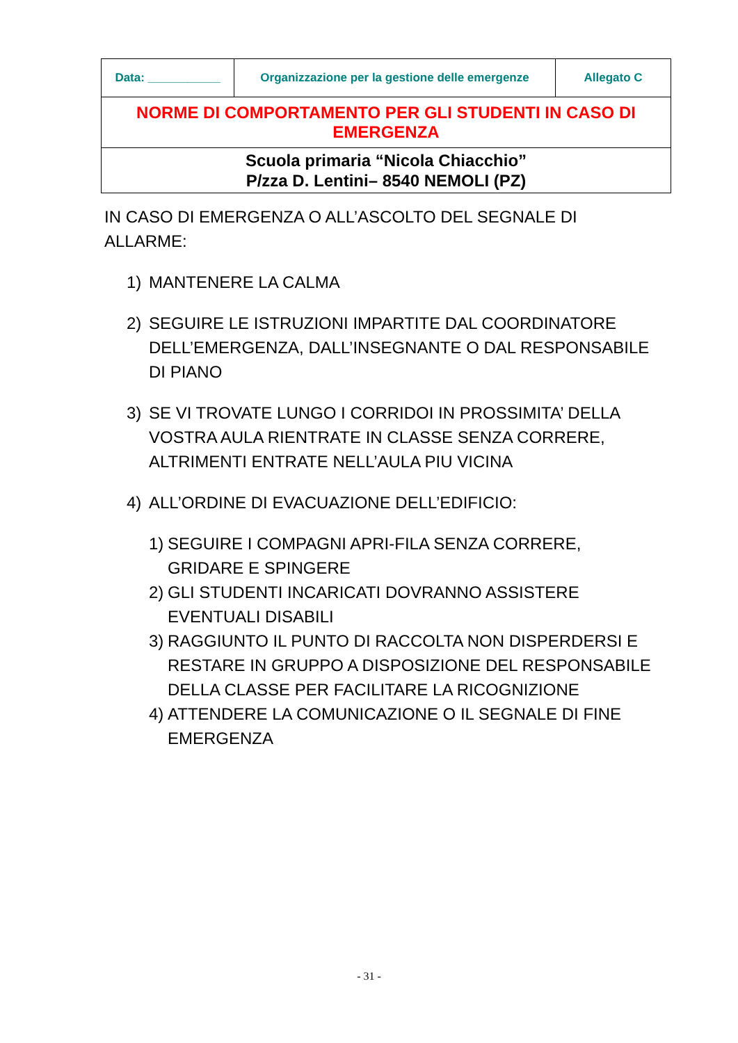| Data: ___________ | Organizzazione per la gestione delle emergenze | Allegato C |
| NORME DI COMPORTAMENTO PER GLI STUDENTI IN CASO DI EMERGENZA | | |
| Scuola primaria “Nicola Chiacchio” P/zza D. Lentini– 8540 NEMOLI (PZ) | | |
IN CASO DI EMERGENZA O ALL’ASCOLTO DEL SEGNALE DI ALLARME:
1) MANTENERE LA CALMA
2) SEGUIRE LE ISTRUZIONI IMPARTITE DAL COORDINATORE DELL’EMERGENZA, DALL’INSEGNANTE O DAL RESPONSABILE DI PIANO
3) SE VI TROVATE LUNGO I CORRIDOI IN PROSSIMITA’ DELLA VOSTRA AULA RIENTRATE IN CLASSE SENZA CORRERE, ALTRIMENTI ENTRATE NELL’AULA PIU VICINA
4) ALL’ORDINE DI EVACUAZIONE DELL’EDIFICIO:
1) SEGUIRE I COMPAGNI APRI-FILA SENZA CORRERE, GRIDARE E SPINGERE
2) GLI STUDENTI INCARICATI DOVRANNO ASSISTERE EVENTUALI DISABILI
3) RAGGIUNTO IL PUNTO DI RACCOLTA NON DISPERDERSI E RESTARE IN GRUPPO A DISPOSIZIONE DEL RESPONSABILE DELLA CLASSE PER FACILITARE LA RICOGNIZIONE
4) ATTENDERE LA COMUNICAZIONE O IL SEGNALE DI FINE EMERGENZA
- 31 -